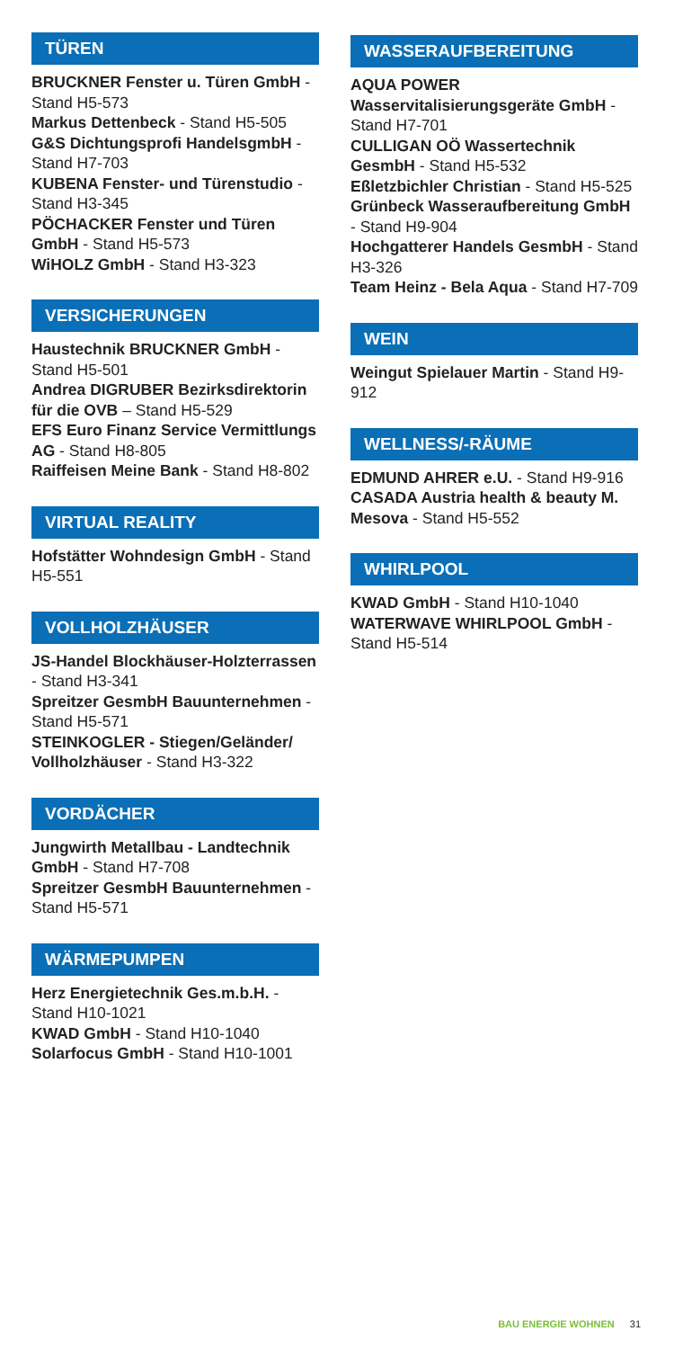TÜREN
BRUCKNER Fenster u. Türen GmbH - Stand H5-573
Markus Dettenbeck - Stand H5-505
G&S Dichtungsprofi HandelsgmbH - Stand H7-703
KUBENA Fenster- und Türenstudio - Stand H3-345
PÖCHACKER Fenster und Türen GmbH - Stand H5-573
WiHOLZ GmbH - Stand H3-323
VERSICHERUNGEN
Haustechnik BRUCKNER GmbH - Stand H5-501
Andrea DIGRUBER Bezirksdirektorin für die OVB – Stand H5-529
EFS Euro Finanz Service Vermittlungs AG - Stand H8-805
Raiffeisen Meine Bank - Stand H8-802
VIRTUAL REALITY
Hofstätter Wohndesign GmbH - Stand H5-551
VOLLHOLZHÄUSER
JS-Handel Blockhäuser-Holzterrassen - Stand H3-341
Spreitzer GesmbH Bauunternehmen - Stand H5-571
STEINKOGLER - Stiegen/Geländer/ Vollholzhäuser - Stand H3-322
VORDÄCHER
Jungwirth Metallbau - Landtechnik GmbH - Stand H7-708
Spreitzer GesmbH Bauunternehmen - Stand H5-571
WÄRMEPUMPEN
Herz Energietechnik Ges.m.b.H. - Stand H10-1021
KWAD GmbH - Stand H10-1040
Solarfocus GmbH - Stand H10-1001
WASSERAUFBEREITUNG
AQUA POWER Wasservitalisierungsgeräte GmbH - Stand H7-701
CULLIGAN OÖ Wassertechnik GesmbH - Stand H5-532
Eßletzbichler Christian - Stand H5-525
Grünbeck Wasseraufbereitung GmbH - Stand H9-904
Hochgatterer Handels GesmbH - Stand H3-326
Team Heinz - Bela Aqua - Stand H7-709
WEIN
Weingut Spielauer Martin - Stand H9-912
WELLNESS/-RÄUME
EDMUND AHRER e.U. - Stand H9-916
CASADA Austria health & beauty M. Mesova - Stand H5-552
WHIRLPOOL
KWAD GmbH - Stand H10-1040
WATERWAVE WHIRLPOOL GmbH - Stand H5-514
BAU ENERGIE WOHNEN 31